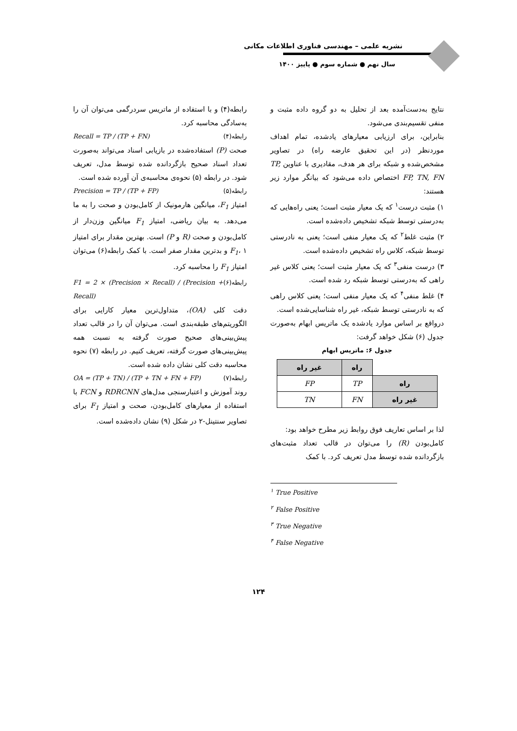نشریه علمی – مهندسی فناوری اطلاعات مکانی
سال نهم ● شماره سوم ● پاییز ۱۴۰۰
نتایج به‌دست‌آمده بعد از تحلیل به دو گروه داده مثبت و منفی تقسیم‌بندی می‌شود.
بنابراین، برای ارزیابی معیارهای یادشده، تمام اهداف موردنظر (در این تحقیق عارضه راه) در تصاویر مشخص‌شده و شبکه برای هر هدف، مقادیری با عناوین TP, FP, TN, FN اختصاص داده می‌شود که بیانگر موارد زیر هستند:
۱) مثبت درست<sup>۱</sup> که یک معیار مثبت است؛ یعنی راه‌هایی که به‌درستی توسط شبکه تشخیص داده‌شده است.
۲) مثبت غلط<sup>۲</sup> که یک معیار منفی است؛ یعنی به نادرستی توسط شبکه، کلاس راه تشخیص داده‌شده است.
۳) درست منفی<sup>۳</sup> که یک معیار مثبت است؛ یعنی کلاس غیر راهی که به‌درستی توسط شبکه رد شده است.
۴) غلط منفی<sup>۴</sup> که یک معیار منفی است؛ یعنی کلاس راهی که به نادرستی توسط شبکه، غیر راه شناسایی‌شده است.
درواقع بر اساس موارد یادشده یک ماتریس ابهام به‌صورت جدول (۶) شکل خواهد گرفت:
جدول ۶: ماتریس ابهام
| | راه | غیر راه |
| --- | --- | --- |
| راه | TP | FP |
| غیر راه | FN | TN |
لذا بر اساس تعاریف فوق روابط زیر مطرح خواهد بود:
کامل‌بودن (R) را می‌توان در قالب تعداد مثبت‌های بازگردانده شده توسط مدل تعریف کرد. با کمک
رابطه(۴) و با استفاده از ماتریس سردرگمی می‌توان آن را به‌سادگی محاسبه کرد.
Recall = TP / (TP + FN) رابطه(۴)
صحت (P) استفاده‌شده در بازیابی اسناد می‌تواند به‌صورت تعداد اسناد صحیح بازگردانده شده توسط مدل، تعریف شود. در رابطه (۵) نحوه‌ی محاسبه‌ی آن آورده شده است.
Precision = TP / (TP + FP) رابطه(۵)
امتیاز F<sub>1</sub>، میانگین هارمونیک از کامل‌بودن و صحت را به ما می‌دهد. به بیان ریاضی، امتیاز F<sub>1</sub> میانگین وزن‌دار از کامل‌بودن و صحت (R و P) است. بهترین مقدار برای امتیاز F<sub>1</sub>، ۱ و بدترین مقدار صفر است. با کمک رابطه(۶) می‌توان امتیاز F<sub>1</sub> را محاسبه کرد.
F1 = 2 × (Precision × Recall) / (Precision + Recall) رابطه(۶)
دقت کلی (OA)، متداول‌ترین معیار کارایی برای الگوریتم‌های طبقه‌بندی است. می‌توان آن را در قالب تعداد پیش‌بینی‌های صحیح صورت گرفته به نسبت همه پیش‌بینی‌های صورت گرفته، تعریف کنیم. در رابطه (۷) نحوه محاسبه دقت کلی نشان داده شده است.
OA = (TP + TN) / (TP + TN + FN + FP) رابطه(۷)
روند آموزش و اعتبارسنجی مدل‌های RDRCNN و FCN با استفاده از معیارهای کامل‌بودن، صحت و امتیاز F<sub>1</sub> برای تصاویر سنتینل-۲ در شکل (۹) نشان داده‌شده است.
<sup>۱</sup> True Positive
<sup>۲</sup> False Positive
<sup>۳</sup> True Negative
<sup>۴</sup> False Negative
۱۲۴